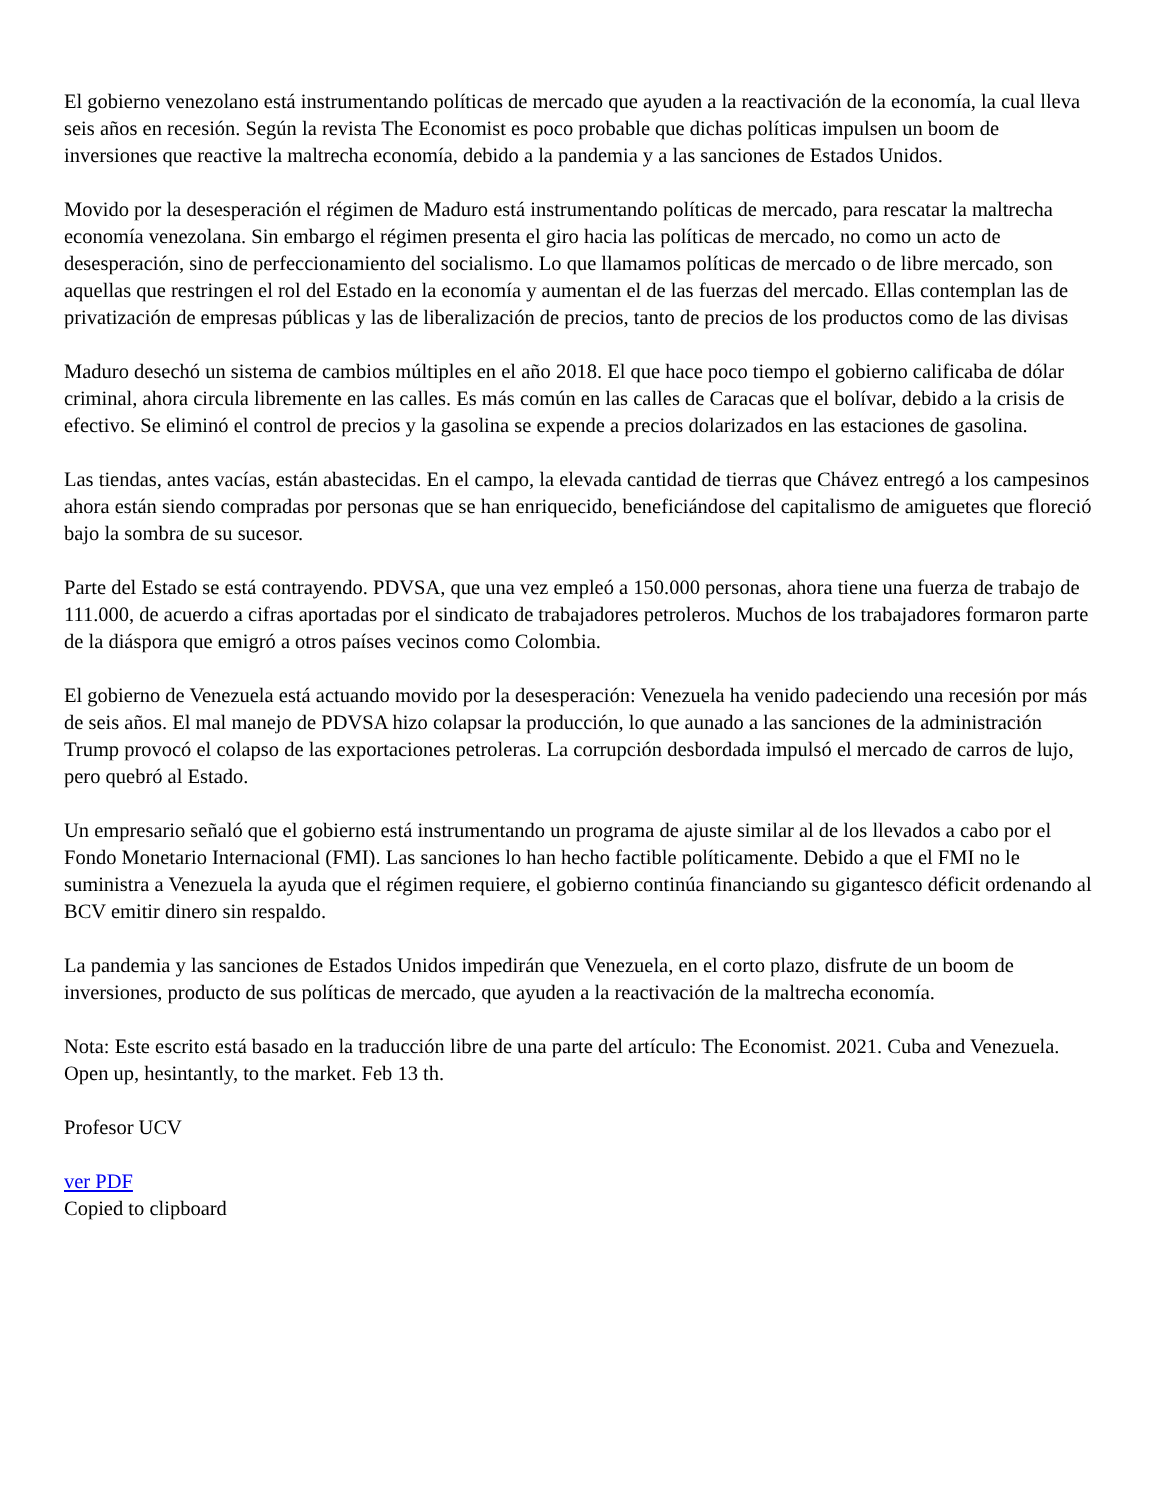El gobierno venezolano está instrumentando políticas de mercado que ayuden a la reactivación de la economía, la cual lleva seis años en recesión. Según la revista The Economist es poco probable que dichas políticas impulsen un boom de inversiones que reactive la maltrecha economía, debido a la pandemia y a las sanciones de Estados Unidos.
Movido por la desesperación el régimen de Maduro está instrumentando políticas de mercado, para rescatar la maltrecha economía venezolana. Sin embargo el régimen presenta el giro hacia las políticas de mercado, no como un acto de desesperación, sino de perfeccionamiento del socialismo. Lo que llamamos políticas de mercado o de libre mercado, son aquellas que restringen el rol del Estado en la economía y aumentan el de las fuerzas del mercado. Ellas contemplan las de privatización de empresas públicas y las de liberalización de precios, tanto de precios de los productos como de las divisas
Maduro desechó un sistema de cambios múltiples en el año 2018. El que hace poco tiempo el gobierno calificaba de dólar criminal, ahora circula libremente en las calles. Es más común en las calles de Caracas que el bolívar, debido a la crisis de efectivo. Se eliminó el control de precios y la gasolina se expende a precios dolarizados en las estaciones de gasolina.
Las tiendas, antes vacías, están abastecidas. En el campo, la elevada cantidad de tierras que Chávez entregó a los campesinos ahora están siendo compradas por personas que se han enriquecido, beneficiándose del capitalismo de amiguetes que floreció bajo la sombra de su sucesor.
Parte del Estado se está contrayendo. PDVSA, que una vez empleó a 150.000 personas, ahora tiene una fuerza de trabajo de 111.000, de acuerdo a cifras aportadas por el sindicato de trabajadores petroleros. Muchos de los trabajadores formaron parte de la diáspora que emigró a otros países vecinos como Colombia.
El gobierno de Venezuela está actuando movido por la desesperación: Venezuela ha venido padeciendo una recesión por más de seis años. El mal manejo de PDVSA hizo colapsar la producción, lo que aunado a las sanciones de la administración Trump provocó el colapso de las exportaciones petroleras. La corrupción desbordada impulsó el mercado de carros de lujo, pero quebró al Estado.
Un empresario señaló que el gobierno está instrumentando un programa de ajuste similar al de los llevados a cabo por el Fondo Monetario Internacional (FMI). Las sanciones lo han hecho factible políticamente. Debido a que el FMI no le suministra a Venezuela la ayuda que el régimen requiere, el gobierno continúa financiando su gigantesco déficit ordenando al BCV emitir dinero sin respaldo.
La pandemia y las sanciones de Estados Unidos impedirán que Venezuela, en el corto plazo, disfrute de un boom de inversiones, producto de sus políticas de mercado, que ayuden a la reactivación de la maltrecha economía.
Nota: Este escrito está basado en la traducción libre de una parte del artículo: The Economist. 2021. Cuba and Venezuela. Open up, hesintantly, to the market. Feb 13 th.
Profesor UCV
ver PDF
Copied to clipboard